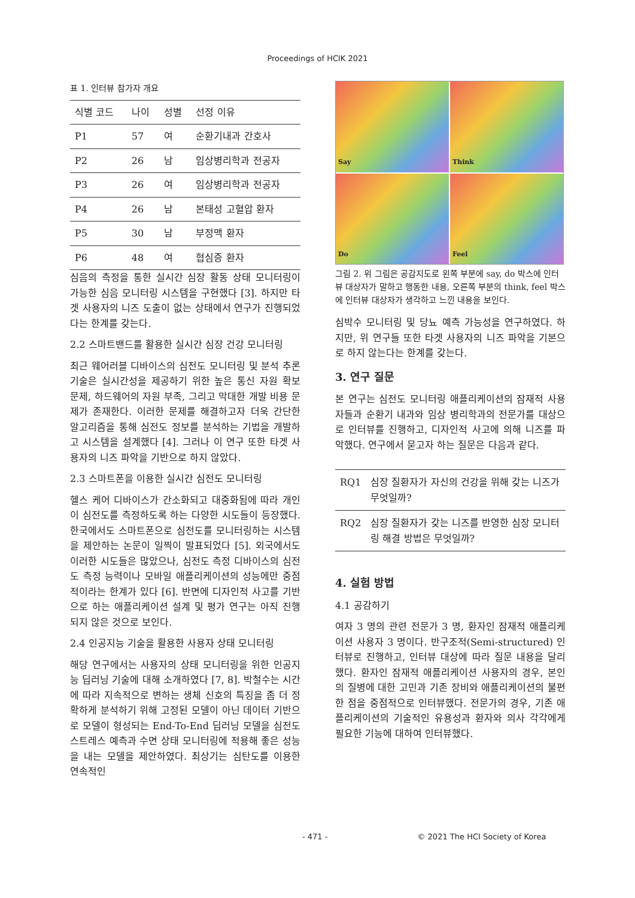Proceedings of HCIK 2021
표 1. 인터뷰 참가자 개요
| 식별 코드 | 나이 | 성별 | 선정 이유 |
| --- | --- | --- | --- |
| P1 | 57 | 여 | 순환기내과 간호사 |
| P2 | 26 | 남 | 임상병리학과 전공자 |
| P3 | 26 | 여 | 임상병리학과 전공자 |
| P4 | 26 | 남 | 본태성 고혈압 환자 |
| P5 | 30 | 남 | 부정맥 환자 |
| P6 | 48 | 여 | 협심증 환자 |
심음의 측정을 통한 실시간 심장 활동 상태 모니터링이 가능한 심음 모니터링 시스템을 구현했다 [3]. 하지만 타겟 사용자의 니즈 도출이 없는 상태에서 연구가 진행되었다는 한계를 갖는다.
2.2 스마트밴드를 활용한 실시간 심장 건강 모니터링
최근 웨어러블 디바이스의 심전도 모니터링 및 분석 추론 기술은 실시간성을 제공하기 위한 높은 통신 자원 확보 문제, 하드웨어의 자원 부족, 그리고 막대한 개발 비용 문제가 존재한다. 이러한 문제를 해결하고자 더욱 간단한 알고리즘을 통해 심전도 정보를 분석하는 기법을 개발하고 시스템을 설계했다 [4]. 그러나 이 연구 또한 타겟 사용자의 니즈 파악을 기반으로 하지 않았다.
2.3 스마트폰을 이용한 실시간 심전도 모니터링
헬스 케어 디바이스가 간소화되고 대중화됨에 따라 개인이 심전도를 측정하도록 하는 다양한 시도들이 등장했다. 한국에서도 스마트폰으로 심전도를 모니터링하는 시스템을 제안하는 논문이 일찍이 발표되었다 [5]. 외국에서도 이러한 시도들은 많았으나, 심전도 측정 디바이스의 심전도 측정 능력이나 모바일 애플리케이션의 성능에만 중점적이라는 한계가 있다 [6]. 반면에 디자인적 사고를 기반으로 하는 애플리케이션 설계 및 평가 연구는 아직 진행되지 않은 것으로 보인다.
2.4 인공지능 기술을 활용한 사용자 상태 모니터링
해당 연구에서는 사용자의 상태 모니터링을 위한 인공지능 딥러닝 기술에 대해 소개하였다 [7, 8]. 박철수는 시간에 따라 지속적으로 변하는 생체 신호의 특징을 좀 더 정확하게 분석하기 위해 고정된 모델이 아닌 데이터 기반으로 모델이 형성되는 End-To-End 딥러닝 모델을 심전도 스트레스 예측과 수면 상태 모니터링에 적용해 좋은 성능을 내는 모델을 제안하였다. 최상기는 심탄도를 이용한 연속적인
Say
Think
Do
Feel
그림 2. 위 그림은 공감지도로 왼쪽 부분에 say, do 박스에 인터뷰 대상자가 말하고 행동한 내용, 오른쪽 부분의 think, feel 박스에 인터뷰 대상자가 생각하고 느낀 내용을 보인다.
심박수 모니터링 및 당뇨 예측 가능성을 연구하였다. 하지만, 위 연구들 또한 타겟 사용자의 니즈 파악을 기본으로 하지 않는다는 한계를 갖는다.
3. 연구 질문
본 연구는 심전도 모니터링 애플리케이션의 잠재적 사용자들과 순환기 내과와 임상 병리학과의 전문가를 대상으로 인터뷰를 진행하고, 디자인적 사고에 의해 니즈를 파악했다. 연구에서 묻고자 하는 질문은 다음과 같다.
| RQ1 | 심장 질환자가 자신의 건강을 위해 갖는 니즈가 무엇일까? |
| RQ2 | 심장 질환자가 갖는 니즈를 반영한 심장 모니터링 해결 방법은 무엇일까? |
4. 실험 방법
4.1 공감하기
여자 3 명의 관련 전문가 3 명, 환자인 잠재적 애플리케이션 사용자 3 명이다. 반구조적(Semi-structured) 인터뷰로 진행하고, 인터뷰 대상에 따라 질문 내용을 달리 했다. 환자인 잠재적 애플리케이션 사용자의 경우, 본인의 질병에 대한 고민과 기존 장비와 애플리케이션의 불편한 점을 중점적으로 인터뷰했다. 전문가의 경우, 기존 애플리케이션의 기술적인 유용성과 환자와 의사 각각에게 필요한 기능에 대하여 인터뷰했다.
- 471 - © 2021 The HCI Society of Korea